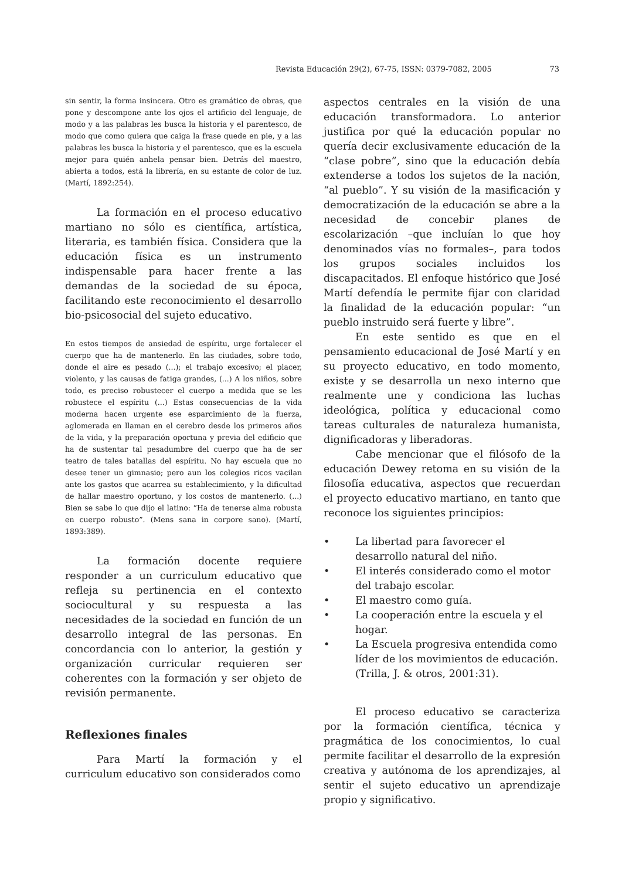Revista Educación 29(2), 67-75, ISSN: 0379-7082, 2005 73
sin sentir, la forma insincera. Otro es gramático de obras, que pone y descompone ante los ojos el artificio del lenguaje, de modo y a las palabras les busca la historia y el parentesco, de modo que como quiera que caiga la frase quede en pie, y a las palabras les busca la historia y el parentesco, que es la escuela mejor para quién anhela pensar bien. Detrás del maestro, abierta a todos, está la librería, en su estante de color de luz. (Martí, 1892:254).
La formación en el proceso educativo martiano no sólo es científica, artística, literaria, es también física. Considera que la educación física es un instrumento indispensable para hacer frente a las demandas de la sociedad de su época, facilitando este reconocimiento el desarrollo bio-psicosocial del sujeto educativo.
En estos tiempos de ansiedad de espíritu, urge fortalecer el cuerpo que ha de mantenerlo. En las ciudades, sobre todo, donde el aire es pesado (...); el trabajo excesivo; el placer, violento, y las causas de fatiga grandes, (...) A los niños, sobre todo, es preciso robustecer el cuerpo a medida que se les robustece el espíritu (...) Estas consecuencias de la vida moderna hacen urgente ese esparcimiento de la fuerza, aglomerada en llaman en el cerebro desde los primeros años de la vida, y la preparación oportuna y previa del edificio que ha de sustentar tal pesadumbre del cuerpo que ha de ser teatro de tales batallas del espíritu. No hay escuela que no desee tener un gimnasio; pero aun los colegios ricos vacilan ante los gastos que acarrea su establecimiento, y la dificultad de hallar maestro oportuno, y los costos de mantenerlo. (...) Bien se sabe lo que dijo el latino: “Ha de tenerse alma robusta en cuerpo robusto”. (Mens sana in corpore sano). (Martí, 1893:389).
La formación docente requiere responder a un curriculum educativo que refleja su pertinencia en el contexto sociocultural y su respuesta a las necesidades de la sociedad en función de un desarrollo integral de las personas. En concordancia con lo anterior, la gestión y organización curricular requieren ser coherentes con la formación y ser objeto de revisión permanente.
Reflexiones finales
Para Martí la formación y el curriculum educativo son considerados como
aspectos centrales en la visión de una educación transformadora. Lo anterior justifica por qué la educación popular no quería decir exclusivamente educación de la “clase pobre”, sino que la educación debía extenderse a todos los sujetos de la nación, “al pueblo”. Y su visión de la masificación y democratización de la educación se abre a la necesidad de concebir planes de escolarización –que incluían lo que hoy denominados vías no formales–, para todos los grupos sociales incluidos los discapacitados. El enfoque histórico que José Martí defendía le permite fijar con claridad la finalidad de la educación popular: “un pueblo instruido será fuerte y libre”.
En este sentido es que en el pensamiento educacional de José Martí y en su proyecto educativo, en todo momento, existe y se desarrolla un nexo interno que realmente une y condiciona las luchas ideológica, política y educacional como tareas culturales de naturaleza humanista, dignificadoras y liberadoras.
Cabe mencionar que el filósofo de la educación Dewey retoma en su visión de la filosofía educativa, aspectos que recuerdan el proyecto educativo martiano, en tanto que reconoce los siguientes principios:
• La libertad para favorecer el desarrollo natural del niño.
• El interés considerado como el motor del trabajo escolar.
• El maestro como guía.
• La cooperación entre la escuela y el hogar.
• La Escuela progresiva entendida como líder de los movimientos de educación. (Trilla, J. & otros, 2001:31).
El proceso educativo se caracteriza por la formación científica, técnica y pragmática de los conocimientos, lo cual permite facilitar el desarrollo de la expresión creativa y autónoma de los aprendizajes, al sentir el sujeto educativo un aprendizaje propio y significativo.